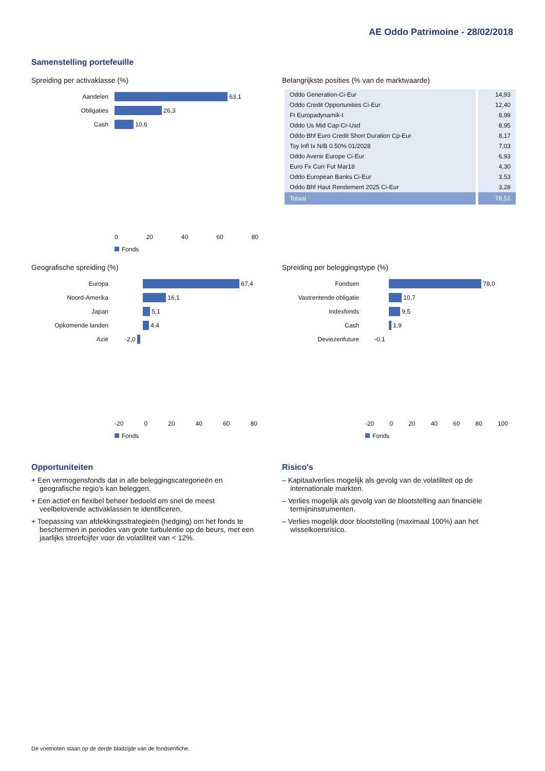AE Oddo Patrimoine - 28/02/2018
Samenstelling portefeuille
Spreiding per activaklasse (%)
Aandelen
63,1
Obligaties
26,3
Cash
10,6
0 20 40 60 80
Fonds
Belangrijkste posities (% van de marktwaarde)
| Oddo Generation-Ci-Eur | 14,93 |
| Oddo Credit Opportunities Ci-Eur | 12,40 |
| Ft Europadynamik-I | 8,99 |
| Oddo Us Mid Cap-Cr-Usd | 8,95 |
| Oddo Bhf Euro Credit Short Duration Cp-Eur | 8,17 |
| Tsy Infl Ix N/B 0.50% 01/2028 | 7,03 |
| Oddo Avenir Europe Ci-Eur | 6,93 |
| Euro Fx Curr Fut Mar18 | 4,30 |
| Oddo European Banks Ci-Eur | 3,53 |
| Oddo Bhf Haut Rendement 2025 Ci-Eur | 3,28 |
| Totaal | 78,51 |
Geografische spreiding (%)
Europa
67,4
Noord-Amerika
16,1
Japan
5,1
Opkomende landen
4,4
Azië
-2,0
-20 0 20 40 60 80
Fonds
Spreiding per beleggingstype (%)
Fondsen
78,0
Vastrentende obligatie
10,7
Indexfonds
9,5
Cash
1,9
Deviezenfuture
-0,1
-20 0 20 40 60 80 100
Fonds
Opportuniteiten
+ Een vermogensfonds dat in alle beleggingscategorieën en geografische regio's kan beleggen.
+ Een actief en flexibel beheer bedoeld om snel de meest veelbelovende activaklassen te identificeren.
+ Toepassing van afdekkingsstrategieën (hedging) om het fonds te beschermen in periodes van grote turbulentie op de beurs, met een jaarlijks streefcijfer voor de volatiliteit van < 12%.
Risico's
– Kapitaalverlies mogelijk als gevolg van de volatiliteit op de internationale markten.
– Verlies mogelijk als gevolg van de blootstelling aan financiële termijninstrumenten.
– Verlies mogelijk door blootstelling (maximaal 100%) aan het wisselkoersrisico.
De voetnoten staan op de derde bladzijde van de fondsenfiche.